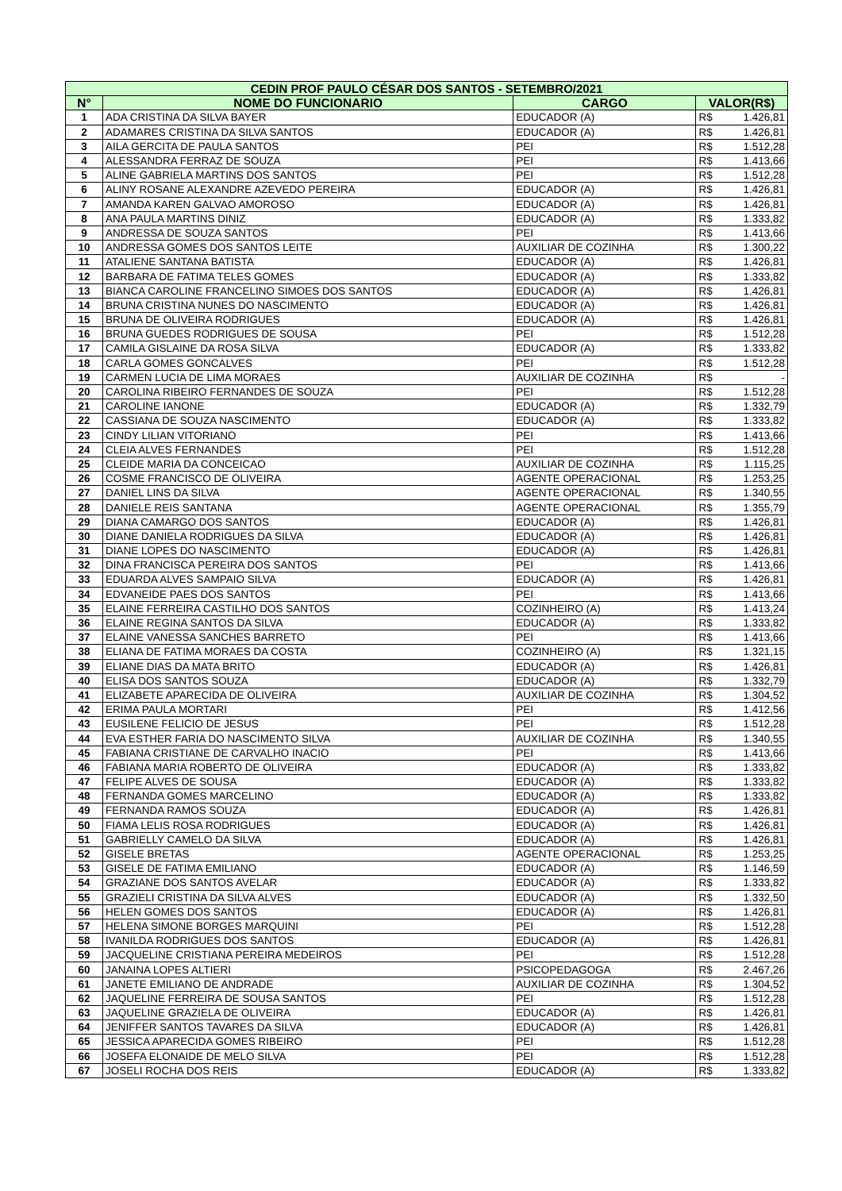| CEDIN PROF PAULO CÉSAR DOS SANTOS - SETEMBRO/2021 | | | | |
| --- | --- | --- | --- | --- |
| N° | NOME DO FUNCIONARIO | CARGO | VALOR(R$) | |
| 1 | ADA CRISTINA DA SILVA BAYER | EDUCADOR (A) | R$ | 1.426,81 |
| 2 | ADAMARES CRISTINA DA SILVA SANTOS | EDUCADOR (A) | R$ | 1.426,81 |
| 3 | AILA GERCITA DE PAULA SANTOS | PEI | R$ | 1.512,28 |
| 4 | ALESSANDRA FERRAZ DE SOUZA | PEI | R$ | 1.413,66 |
| 5 | ALINE GABRIELA MARTINS DOS SANTOS | PEI | R$ | 1.512,28 |
| 6 | ALINY ROSANE ALEXANDRE AZEVEDO PEREIRA | EDUCADOR (A) | R$ | 1.426,81 |
| 7 | AMANDA KAREN GALVAO AMOROSO | EDUCADOR (A) | R$ | 1.426,81 |
| 8 | ANA PAULA MARTINS DINIZ | EDUCADOR (A) | R$ | 1.333,82 |
| 9 | ANDRESSA DE SOUZA SANTOS | PEI | R$ | 1.413,66 |
| 10 | ANDRESSA GOMES DOS SANTOS LEITE | AUXILIAR DE COZINHA | R$ | 1.300,22 |
| 11 | ATALIENE SANTANA BATISTA | EDUCADOR (A) | R$ | 1.426,81 |
| 12 | BARBARA DE FATIMA TELES GOMES | EDUCADOR (A) | R$ | 1.333,82 |
| 13 | BIANCA CAROLINE FRANCELINO SIMOES DOS SANTOS | EDUCADOR (A) | R$ | 1.426,81 |
| 14 | BRUNA CRISTINA NUNES DO NASCIMENTO | EDUCADOR (A) | R$ | 1.426,81 |
| 15 | BRUNA DE OLIVEIRA RODRIGUES | EDUCADOR (A) | R$ | 1.426,81 |
| 16 | BRUNA GUEDES RODRIGUES DE SOUSA | PEI | R$ | 1.512,28 |
| 17 | CAMILA GISLAINE DA ROSA SILVA | EDUCADOR (A) | R$ | 1.333,82 |
| 18 | CARLA GOMES GONCALVES | PEI | R$ | 1.512,28 |
| 19 | CARMEN LUCIA DE LIMA MORAES | AUXILIAR DE COZINHA | R$ | - |
| 20 | CAROLINA RIBEIRO FERNANDES DE SOUZA | PEI | R$ | 1.512,28 |
| 21 | CAROLINE IANONE | EDUCADOR (A) | R$ | 1.332,79 |
| 22 | CASSIANA DE SOUZA NASCIMENTO | EDUCADOR (A) | R$ | 1.333,82 |
| 23 | CINDY LILIAN VITORIANO | PEI | R$ | 1.413,66 |
| 24 | CLEIA ALVES FERNANDES | PEI | R$ | 1.512,28 |
| 25 | CLEIDE MARIA DA CONCEICAO | AUXILIAR DE COZINHA | R$ | 1.115,25 |
| 26 | COSME FRANCISCO DE OLIVEIRA | AGENTE OPERACIONAL | R$ | 1.253,25 |
| 27 | DANIEL LINS DA SILVA | AGENTE OPERACIONAL | R$ | 1.340,55 |
| 28 | DANIELE REIS SANTANA | AGENTE OPERACIONAL | R$ | 1.355,79 |
| 29 | DIANA CAMARGO DOS SANTOS | EDUCADOR (A) | R$ | 1.426,81 |
| 30 | DIANE DANIELA RODRIGUES DA SILVA | EDUCADOR (A) | R$ | 1.426,81 |
| 31 | DIANE LOPES DO NASCIMENTO | EDUCADOR (A) | R$ | 1.426,81 |
| 32 | DINA FRANCISCA PEREIRA DOS SANTOS | PEI | R$ | 1.413,66 |
| 33 | EDUARDA ALVES SAMPAIO SILVA | EDUCADOR (A) | R$ | 1.426,81 |
| 34 | EDVANEIDE PAES DOS SANTOS | PEI | R$ | 1.413,66 |
| 35 | ELAINE FERREIRA CASTILHO DOS SANTOS | COZINHEIRO (A) | R$ | 1.413,24 |
| 36 | ELAINE REGINA SANTOS DA SILVA | EDUCADOR (A) | R$ | 1.333,82 |
| 37 | ELAINE VANESSA SANCHES BARRETO | PEI | R$ | 1.413,66 |
| 38 | ELIANA DE FATIMA MORAES DA COSTA | COZINHEIRO (A) | R$ | 1.321,15 |
| 39 | ELIANE DIAS DA MATA BRITO | EDUCADOR (A) | R$ | 1.426,81 |
| 40 | ELISA DOS SANTOS SOUZA | EDUCADOR (A) | R$ | 1.332,79 |
| 41 | ELIZABETE APARECIDA DE OLIVEIRA | AUXILIAR DE COZINHA | R$ | 1.304,52 |
| 42 | ERIMA PAULA MORTARI | PEI | R$ | 1.412,56 |
| 43 | EUSILENE FELICIO DE JESUS | PEI | R$ | 1.512,28 |
| 44 | EVA ESTHER FARIA DO NASCIMENTO SILVA | AUXILIAR DE COZINHA | R$ | 1.340,55 |
| 45 | FABIANA CRISTIANE DE CARVALHO INACIO | PEI | R$ | 1.413,66 |
| 46 | FABIANA MARIA ROBERTO DE OLIVEIRA | EDUCADOR (A) | R$ | 1.333,82 |
| 47 | FELIPE ALVES DE SOUSA | EDUCADOR (A) | R$ | 1.333,82 |
| 48 | FERNANDA GOMES MARCELINO | EDUCADOR (A) | R$ | 1.333,82 |
| 49 | FERNANDA RAMOS SOUZA | EDUCADOR (A) | R$ | 1.426,81 |
| 50 | FIAMA LELIS ROSA RODRIGUES | EDUCADOR (A) | R$ | 1.426,81 |
| 51 | GABRIELLY CAMELO DA SILVA | EDUCADOR (A) | R$ | 1.426,81 |
| 52 | GISELE BRETAS | AGENTE OPERACIONAL | R$ | 1.253,25 |
| 53 | GISELE DE FATIMA EMILIANO | EDUCADOR (A) | R$ | 1.146,59 |
| 54 | GRAZIANE DOS SANTOS AVELAR | EDUCADOR (A) | R$ | 1.333,82 |
| 55 | GRAZIELI CRISTINA DA SILVA ALVES | EDUCADOR (A) | R$ | 1.332,50 |
| 56 | HELEN GOMES DOS SANTOS | EDUCADOR (A) | R$ | 1.426,81 |
| 57 | HELENA SIMONE BORGES MARQUINI | PEI | R$ | 1.512,28 |
| 58 | IVANILDA RODRIGUES DOS SANTOS | EDUCADOR (A) | R$ | 1.426,81 |
| 59 | JACQUELINE CRISTIANA PEREIRA MEDEIROS | PEI | R$ | 1.512,28 |
| 60 | JANAINA LOPES ALTIERI | PSICOPEDAGOGA | R$ | 2.467,26 |
| 61 | JANETE EMILIANO DE ANDRADE | AUXILIAR DE COZINHA | R$ | 1.304,52 |
| 62 | JAQUELINE FERREIRA DE SOUSA SANTOS | PEI | R$ | 1.512,28 |
| 63 | JAQUELINE GRAZIELA DE OLIVEIRA | EDUCADOR (A) | R$ | 1.426,81 |
| 64 | JENIFFER SANTOS TAVARES DA SILVA | EDUCADOR (A) | R$ | 1.426,81 |
| 65 | JESSICA APARECIDA GOMES RIBEIRO | PEI | R$ | 1.512,28 |
| 66 | JOSEFA ELONAIDE DE MELO SILVA | PEI | R$ | 1.512,28 |
| 67 | JOSELI ROCHA DOS REIS | EDUCADOR (A) | R$ | 1.333,82 |